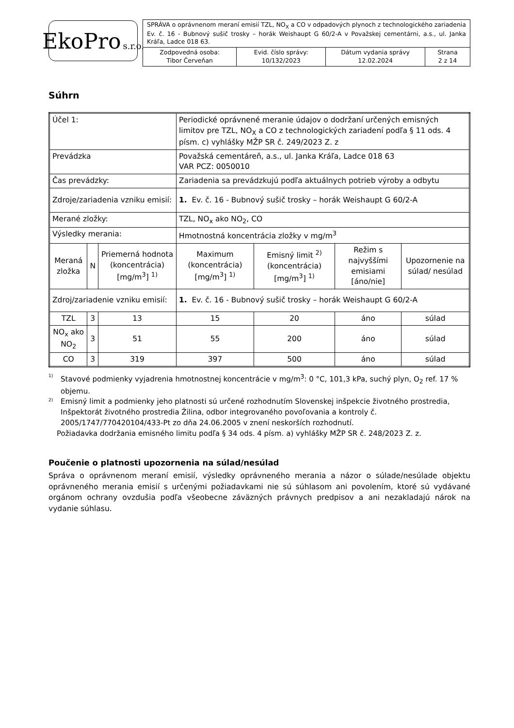EkoPro s.r.o.
| SPRÁVA o oprávnenom meraní emisií TZL, NO<sub>X</sub> a CO v odpadových plynoch z technologického zariadenia Ev. č. 16 - Bubnový sušič trosky – horák Weishaupt G 60/2-A v Považskej cementárni, a.s., ul. Janka Kráľa, Ladce 018 63. | | | |
| Zodpovedná osoba: Tibor Červeňan | Evid. číslo správy: 10/132/2023 | Dátum vydania správy 12.02.2024 | Strana 2 z 14 |
Súhrn
| Účel 1: | | | Periodické oprávnené meranie údajov o dodržaní určených emisných limitov pre TZL, NO<sub>X</sub> a CO z technologických zariadení podľa § 11 ods. 4 písm. c) vyhlášky MŽP SR č. 249/2023 Z. z | | | |
| Prevádzka | | | Považská cementáreň, a.s., ul. Janka Kráľa, Ladce 018 63 VAR PCZ: 0050010 | | | |
| Čas prevádzky: | | | Zariadenia sa prevádzkujú podľa aktuálnych potrieb výroby a odbytu | | | |
| Zdroje/zariadenia vzniku emisií: | | | 1. Ev. č. 16 - Bubnový sušič trosky – horák Weishaupt G 60/2-A | | | |
| Merané zložky: | | | TZL, NO<sub>x</sub> ako NO<sub>2</sub>, CO | | | |
| Výsledky merania: | | | Hmotnostná koncentrácia zložky v mg/m<sup>3</sup> | | | |
| Meraná zložka | N | Priemerná hodnota (koncentrácia) [mg/m<sup>3</sup>] <sup>1)</sup> | Maximum (koncentrácia) [mg/m<sup>3</sup>] <sup>1)</sup> | Emisný limit <sup>2)</sup> (koncentrácia) [mg/m<sup>3</sup>] <sup>1)</sup> | Režim s najvyššími emisiami [áno/nie] | Upozornenie na súlad/ nesúlad |
| Zdroj/zariadenie vzniku emisií: | | | 1. Ev. č. 16 - Bubnový sušič trosky – horák Weishaupt G 60/2-A | | | |
| TZL | 3 | 13 | 15 | 20 | áno | súlad |
| NO<sub>x</sub> ako NO<sub>2</sub> | 3 | 51 | 55 | 200 | áno | súlad |
| CO | 3 | 319 | 397 | 500 | áno | súlad |
<sup>1)</sup> Stavové podmienky vyjadrenia hmotnostnej koncentrácie v mg/m<sup>3</sup>: 0 °C, 101,3 kPa, suchý plyn, O<sub>2</sub> ref. 17 % objemu.
<sup>2)</sup> Emisný limit a podmienky jeho platnosti sú určené rozhodnutím Slovenskej inšpekcie životného prostredia, Inšpektorát životného prostredia Žilina, odbor integrovaného povoľovania a kontroly č. 2005/1747/770420104/433-Pt zo dňa 24.06.2005 v znení neskorších rozhodnutí.
Požiadavka dodržania emisného limitu podľa § 34 ods. 4 písm. a) vyhlášky MŽP SR č. 248/2023 Z. z.
Poučenie o platnosti upozornenia na súlad/nesúlad
Správa o oprávnenom meraní emisií, výsledky oprávneného merania a názor o súlade/nesúlade objektu oprávneného merania emisií s určenými požiadavkami nie sú súhlasom ani povolením, ktoré sú vydávané orgánom ochrany ovzdušia podľa všeobecne záväzných právnych predpisov a ani nezakladajú nárok na vydanie súhlasu.